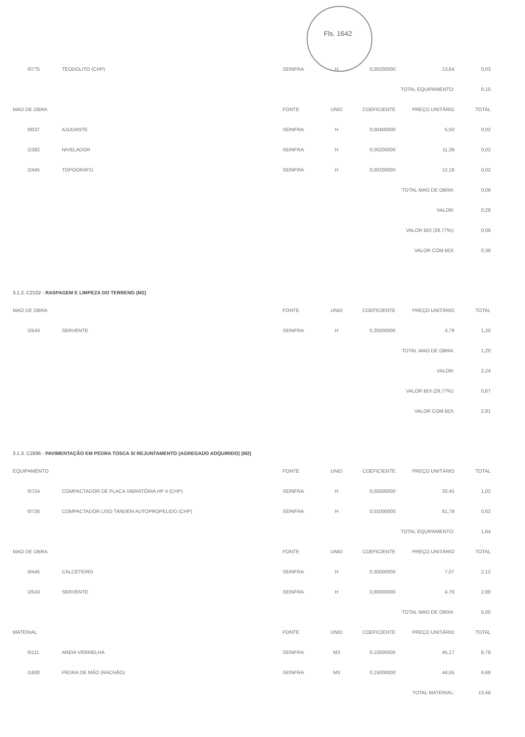Fls. 1642
| I0775 | TEODOLITO (CHP) | SEINFRA | H | 0,00200000 | 13,64 | 0,03 |
| TOTAL EQUIPAMENTO: | | | | | | 0,10 |
| MAO DE OBRA | | FONTE | UNID | COEFICIENTE | PREÇO UNITÁRIO | TOTAL |
| I0037 | AJUDANTE | SEINFRA | H | 0,00400000 | 5,50 | 0,02 |
| I2382 | NIVELADOR | SEINFRA | H | 0,00200000 | 11,39 | 0,02 |
| I2445 | TOPOGRAFO | SEINFRA | H | 0,00200000 | 12,18 | 0,02 |
| TOTAL MAO DE OBRA: | | | | | | 0,06 |
| VALOR: | | | | | | 0,28 |
| VALOR BDI (29,77%): | | | | | | 0,08 |
| VALOR COM BDI: | | | | | | 0,36 |
3.1.2. C2102 - RASPAGEM E LIMPEZA DO TERRENO (M2)
| MAO DE OBRA | | FONTE | UNID | COEFICIENTE | PREÇO UNITÁRIO | TOTAL |
| --- | --- | --- | --- | --- | --- | --- |
| I2543 | SERVENTE | SEINFRA | H | 0,25000000 | 4,79 | 1,20 |
| TOTAL MAO DE OBRA: | | | | | | 1,20 |
| VALOR: | | | | | | 2,24 |
| VALOR BDI (29,77%): | | | | | | 0,67 |
| VALOR COM BDI: | | | | | | 2,91 |
3.1.3. C2896 - PAVIMENTAÇÃO EM PEDRA TOSCA S/ REJUNTAMENTO (AGREGADO ADQUIRIDO) (M2)
| EQUIPAMENTO | | FONTE | UNID | COEFICIENTE | PREÇO UNITÁRIO | TOTAL |
| --- | --- | --- | --- | --- | --- | --- |
| I0724 | COMPACTADOR DE PLACA VIBRATÓRIA HP 4 (CHP) | SEINFRA | H | 0,05000000 | 20,45 | 1,02 |
| I0726 | COMPACTADOR LISO TANDEM AUTOPROPELIDO (CHP) | SEINFRA | H | 0,01000000 | 61,79 | 0,62 |
| TOTAL EQUIPAMENTO: | | | | | | 1,64 |
| MAO DE OBRA | | FONTE | UNID | COEFICIENTE | PREÇO UNITÁRIO | TOTAL |
| I0445 | CALCETEIRO | SEINFRA | H | 0,30000000 | 7,07 | 2,12 |
| I2543 | SERVENTE | SEINFRA | H | 0,60000000 | 4,79 | 2,88 |
| TOTAL MAO DE OBRA: | | | | | | 5,00 |
| MATERIAL | | FONTE | UNID | COEFICIENTE | PREÇO UNITÁRIO | TOTAL |
| I0111 | AREIA VERMELHA | SEINFRA | M3 | 0,15000000 | 45,17 | 6,78 |
| I1600 | PEDRA DE MÃO (RACHÃO) | SEINFRA | M3 | 0,15000000 | 44,55 | 6,68 |
| TOTAL MATERIAL: | | | | | | 13,46 |